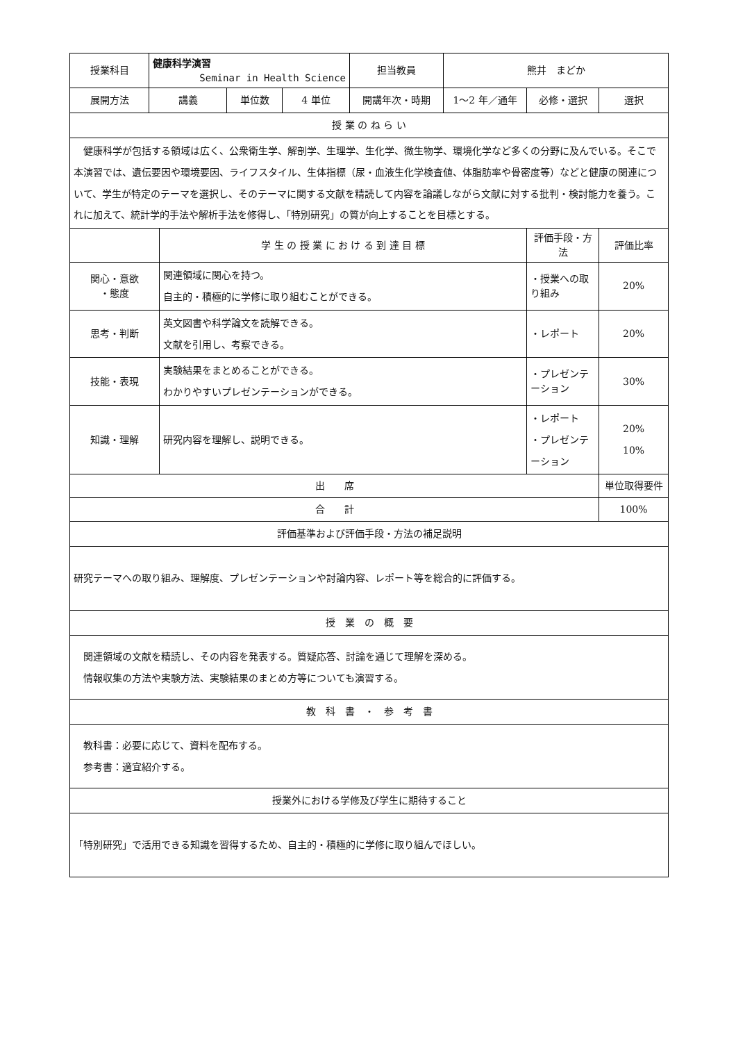| 授業科目 | 健康科学演習 Seminar in Health Science | | | | 担当教員 | 熊井 まどか | | |
| 展開方法 | 講義 | | 単位数 | 4 単位 | 開講年次・時期 | 1～2 年／通年 | 必修・選択 | 選択 |
| 授 業 の ね ら い | | | | | | | | |
| 健康科学が包括する領域は広く、公衆衛生学、解剖学、生理学、生化学、微生物学、環境化学など多くの分野に及んでいる。そこで本演習では、遺伝要因や環境要因、ライフスタイル、生体指標（尿・血液生化学検査値、体脂肪率や骨密度等）などと健康の関連について、学生が特定のテーマを選択し、そのテーマに関する文献を精読して内容を論議しながら文献に対する批判・検討能力を養う。これに加えて、統計学的手法や解析手法を修得し、「特別研究」の質が向上することを目標とする。 | | | | | | | | |
| | | 学 生 の 授 業 に お け る 到 達 目 標 | | | | | 評価手段・方法 | 評価比率 |
| 関心・意欲 ・態度 | | 関連領域に関心を持つ。 自主的・積極的に学修に取り組むことができる。 | | | | | ・授業への取り組み | 20% |
| 思考・判断 | | 英文図書や科学論文を読解できる。 文献を引用し、考察できる。 | | | | | ・レポート | 20% |
| 技能・表現 | | 実験結果をまとめることができる。 わかりやすいプレゼンテーションができる。 | | | | | ・プレゼンテーション | 30% |
| 知識・理解 | | 研究内容を理解し、説明できる。 | | | | | ・レポート ・プレゼンテーション | 20% 10% |
| 出 席 | | | | | | | | 単位取得要件 |
| 合 計 | | | | | | | | 100% |
| 評価基準および評価手段・方法の補足説明 | | | | | | | | |
| 研究テーマへの取り組み、理解度、プレゼンテーションや討論内容、レポート等を総合的に評価する。 | | | | | | | | |
| 授 業 の 概 要 | | | | | | | | |
| 関連領域の文献を精読し、その内容を発表する。質疑応答、討論を通じて理解を深める。 情報収集の方法や実験方法、実験結果のまとめ方等についても演習する。 | | | | | | | | |
| 教 科 書 ・ 参 考 書 | | | | | | | | |
| 教科書：必要に応じて、資料を配布する。 参考書：適宜紹介する。 | | | | | | | | |
| 授業外における学修及び学生に期待すること | | | | | | | | |
| 「特別研究」で活用できる知識を習得するため、自主的・積極的に学修に取り組んでほしい。 | | | | | | | | |